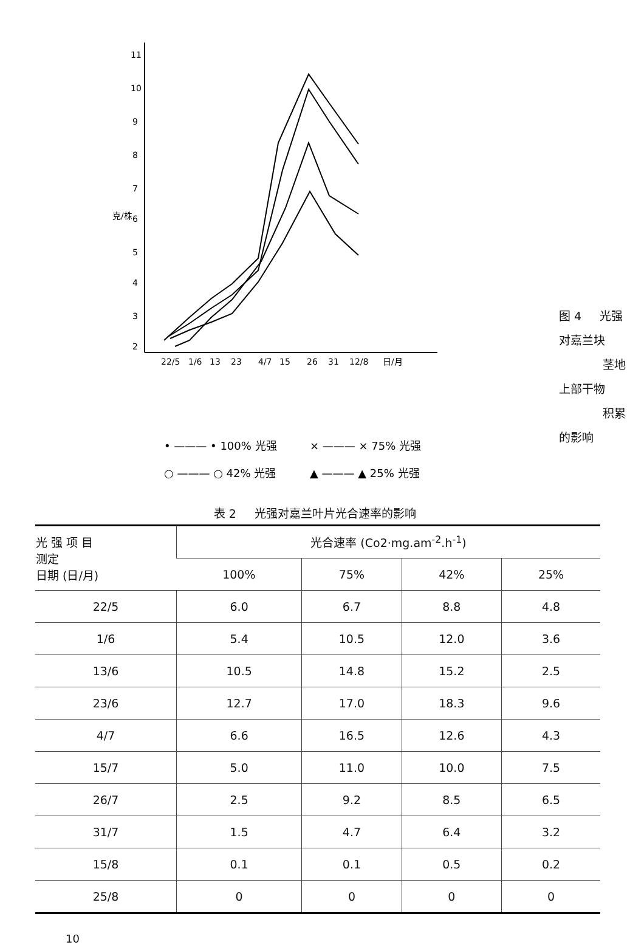11
10
9
8
7
6
5
4
3
2
克/株
22/5
1/6
13
23
4/7
15
26
31
12/8
日/月
• ——— • 100% 光强
× ——— × 75% 光强
○ ——— ○ 42% 光强
▲ ——— ▲ 25% 光强
图 4 光强对嘉兰块
茎地上部干物
积累的影响
表 2 光强对嘉兰叶片光合速率的影响
| 光 强 项 目 测定 日期 (日/月) | 光合速率 (Co2·mg.am<sup>-2</sup>.h<sup>-1</sup>) | | | |
| --- | --- | --- | --- | --- |
| | 100% | 75% | 42% | 25% |
| 22/5 | 6.0 | 6.7 | 8.8 | 4.8 |
| 1/6 | 5.4 | 10.5 | 12.0 | 3.6 |
| 13/6 | 10.5 | 14.8 | 15.2 | 2.5 |
| 23/6 | 12.7 | 17.0 | 18.3 | 9.6 |
| 4/7 | 6.6 | 16.5 | 12.6 | 4.3 |
| 15/7 | 5.0 | 11.0 | 10.0 | 7.5 |
| 26/7 | 2.5 | 9.2 | 8.5 | 6.5 |
| 31/7 | 1.5 | 4.7 | 6.4 | 3.2 |
| 15/8 | 0.1 | 0.1 | 0.5 | 0.2 |
| 25/8 | 0 | 0 | 0 | 0 |
10